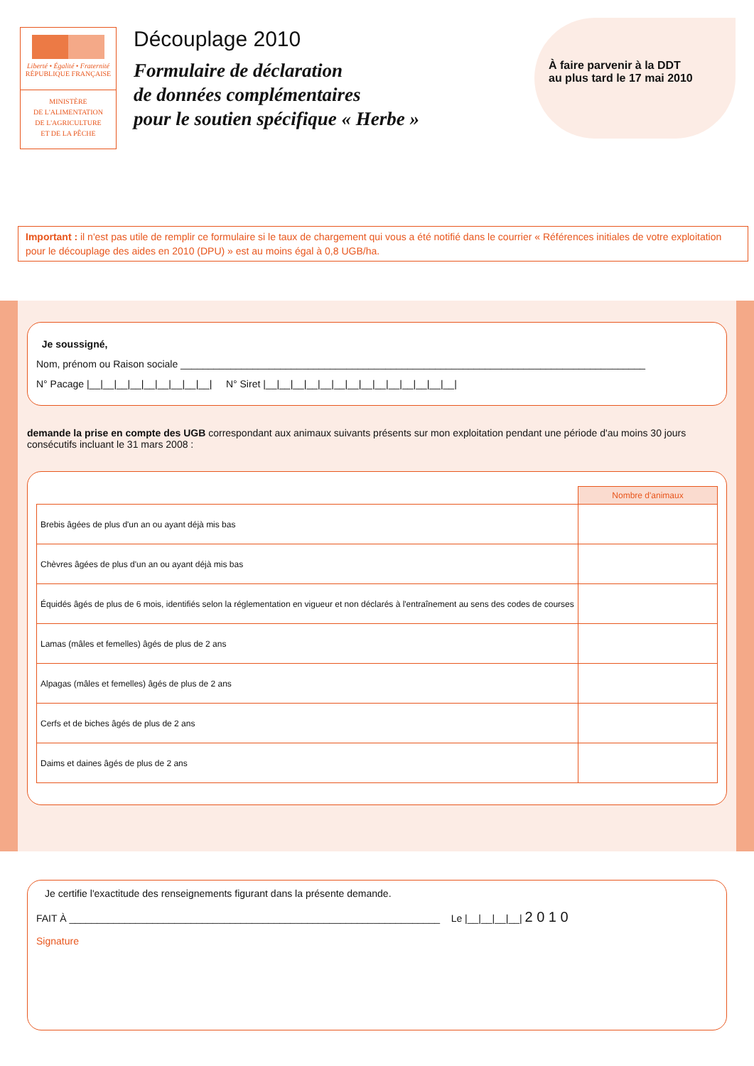Liberté • Égalité • Fraternité
RÉPUBLIQUE FRANÇAISE
MINISTÈRE
DE L'ALIMENTATION
DE L'AGRICULTURE
ET DE LA PÊCHE
Découplage 2010
Formulaire de déclaration
de données complémentaires
pour le soutien spécifique « Herbe »
À faire parvenir à la DDT
au plus tard le 17 mai 2010
Important : il n'est pas utile de remplir ce formulaire si le taux de chargement qui vous a été notifié dans le courrier « Références initiales de votre exploitation pour le découplage des aides en 2010 (DPU) » est au moins égal à 0,8 UGB/ha.
Je soussigné,
Nom, prénom ou Raison sociale ____________________________________________________________________________________
N° Pacage |__|__|__|__|__|__|__|__|__| N° Siret |__|__|__|__|__|__|__|__|__|__|__|__|__|__|
demande la prise en compte des UGB correspondant aux animaux suivants présents sur mon exploitation pendant une période d'au moins 30 jours consécutifs incluant le 31 mars 2008 :
| | Nombre d'animaux |
| Brebis âgées de plus d'un an ou ayant déjà mis bas | |
| Chèvres âgées de plus d'un an ou ayant déjà mis bas | |
| Équidés âgés de plus de 6 mois, identifiés selon la réglementation en vigueur et non déclarés à l'entraînement au sens des codes de courses | |
| Lamas (mâles et femelles) âgés de plus de 2 ans | |
| Alpagas (mâles et femelles) âgés de plus de 2 ans | |
| Cerfs et de biches âgés de plus de 2 ans | |
| Daims et daines âgés de plus de 2 ans | |
Je certifie l'exactitude des renseignements figurant dans la présente demande.
FAIT À ___________________________________________________________________ Le |__|__|__|__| 2 0 1 0
Signature